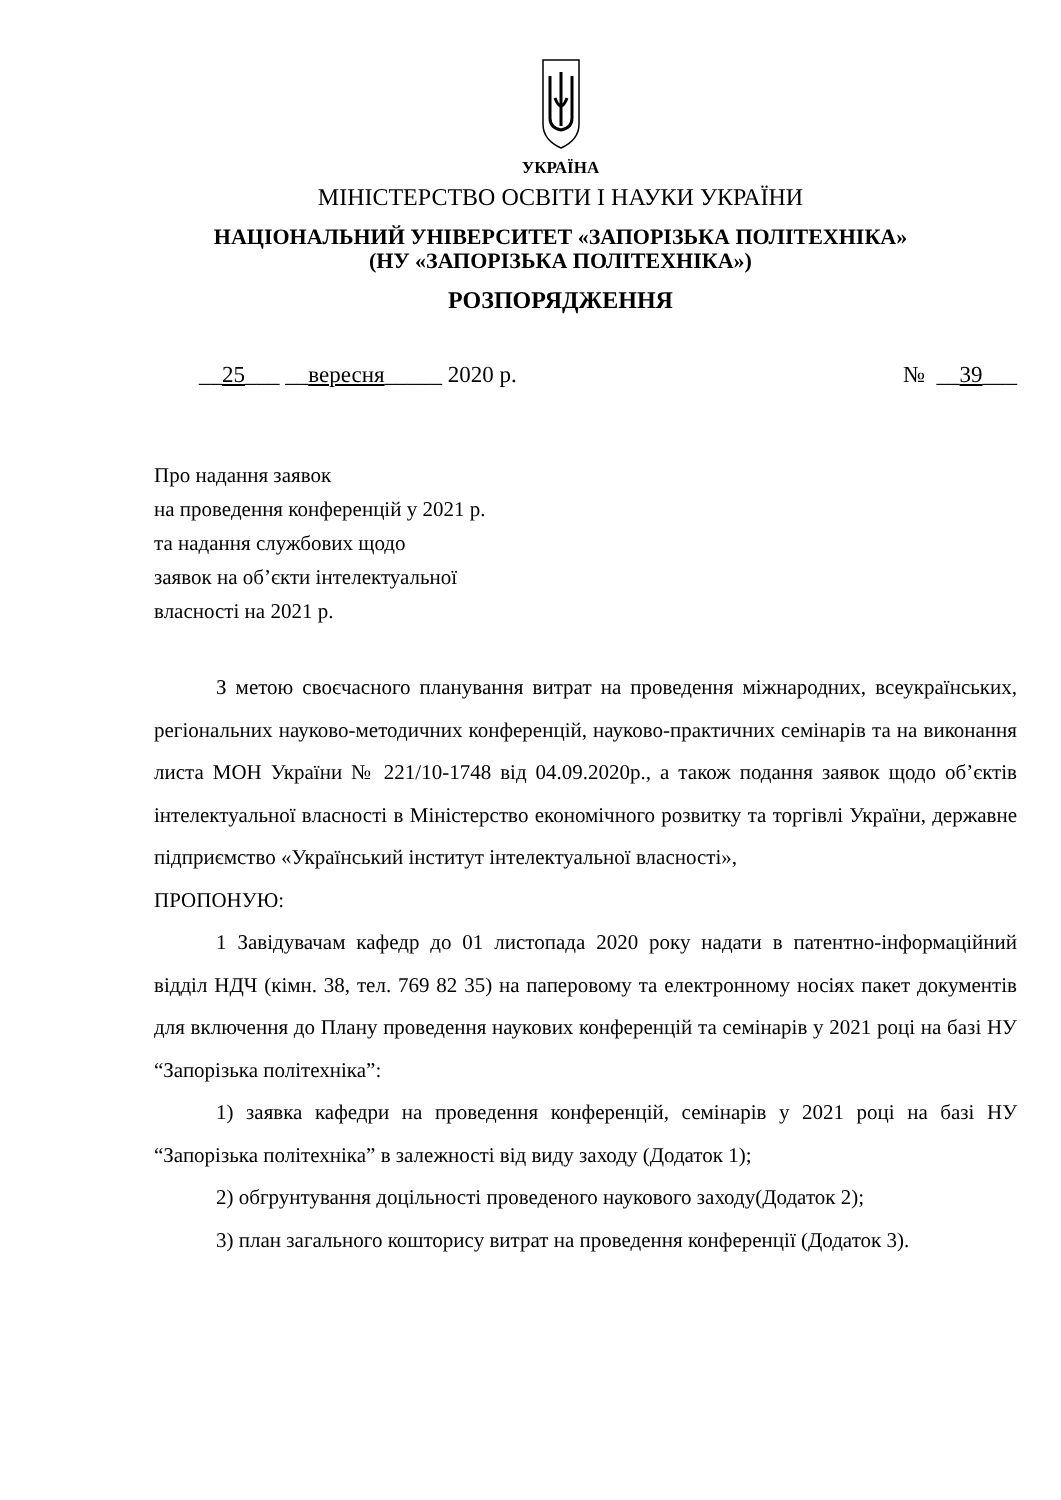УКРАЇНА
МІНІСТЕРСТВО ОСВІТИ І НАУКИ УКРАЇНИ
НАЦІОНАЛЬНИЙ УНІВЕРСИТЕТ «ЗАПОРІЗЬКА ПОЛІТЕХНІКА»
(НУ «ЗАПОРІЗЬКА ПОЛІТЕХНІКА»)
РОЗПОРЯДЖЕННЯ
__25___ __вересня_____ 2020 р. № __39___
Про надання заявок
на проведення конференцій у 2021 р.
та надання службових щодо
заявок на об’єкти інтелектуальної
власності на 2021 р.
З метою своєчасного планування витрат на проведення міжнародних, всеукраїнських, регіональних науково-методичних конференцій, науково-практичних семінарів та на виконання листа МОН України № 221/10-1748 від 04.09.2020р., а також подання заявок щодо об’єктів інтелектуальної власності в Міністерство економічного розвитку та торгівлі України, державне підприємство «Український інститут інтелектуальної власності»,
ПРОПОНУЮ:
1 Завідувачам кафедр до 01 листопада 2020 року надати в патентно-інформаційний відділ НДЧ (кімн. 38, тел. 769 82 35) на паперовому та електронному носіях пакет документів для включення до Плану проведення наукових конференцій та семінарів у 2021 році на базі НУ “Запорізька політехніка”:
1) заявка кафедри на проведення конференцій, семінарів у 2021 році на базі НУ “Запорізька політехніка” в залежності від виду заходу (Додаток 1);
2) обгрунтування доцільності проведеного наукового заходу(Додаток 2);
3) план загального кошторису витрат на проведення конференції (Додаток 3).